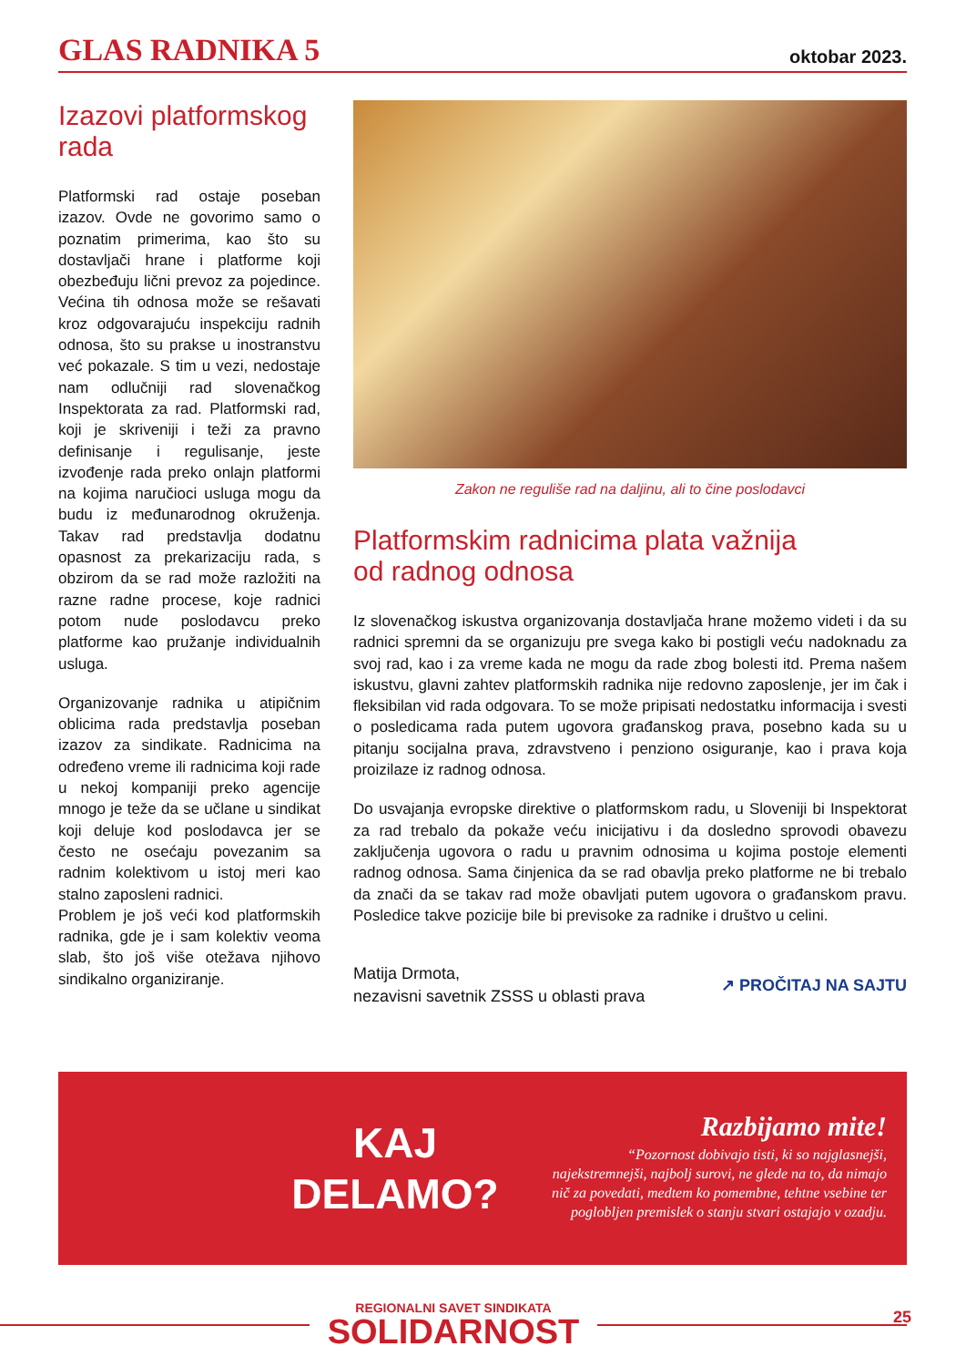GLAS RADNIKA 5 oktobar 2023.
Izazovi platformskog rada
Platformski rad ostaje poseban izazov. Ovde ne govorimo samo o poznatim primerima, kao što su dostavljači hrane i platforme koji obezbeđuju lični prevoz za pojedince. Većina tih odnosa može se rešavati kroz odgovarajuću inspekciju radnih odnosa, što su prakse u inostranstvu već pokazale. S tim u vezi, nedostaje nam odlučniji rad slovenačkog Inspektorata za rad. Platformski rad, koji je skriveniji i teži za pravno definisanje i regulisanje, jeste izvođenje rada preko onlajn platformi na kojima naručioci usluga mogu da budu iz međunarodnog okruženja. Takav rad predstavlja dodatnu opasnost za prekarizaciju rada, s obzirom da se rad može razložiti na razne radne procese, koje radnici potom nude poslodavcu preko platforme kao pružanje individualnih usluga.
Organizovanje radnika u atipičnim oblicima rada predstavlja poseban izazov za sindikate. Radnicima na određeno vreme ili radnicima koji rade u nekoj kompaniji preko agencije mnogo je teže da se učlane u sindikat koji deluje kod poslodavca jer se često ne osećaju povezanim sa radnim kolektivom u istoj meri kao stalno zaposleni radnici.
Problem je još veći kod platformskih radnika, gde je i sam kolektiv veoma slab, što još više otežava njihovo sindikalno organiziranje.
Zakon ne reguliše rad na daljinu, ali to čine poslodavci
Platformskim radnicima plata važnija
od radnog odnosa
Iz slovenačkog iskustva organizovanja dostavljača hrane možemo videti i da su radnici spremni da se organizuju pre svega kako bi postigli veću nadoknadu za svoj rad, kao i za vreme kada ne mogu da rade zbog bolesti itd. Prema našem iskustvu, glavni zahtev platformskih radnika nije redovno zaposlenje, jer im čak i fleksibilan vid rada odgovara. To se može pripisati nedostatku informacija i svesti o posledicama rada putem ugovora građanskog prava, posebno kada su u pitanju socijalna prava, zdravstveno i penziono osiguranje, kao i prava koja proizilaze iz radnog odnosa.
Do usvajanja evropske direktive o platformskom radu, u Sloveniji bi Inspektorat za rad trebalo da pokaže veću inicijativu i da dosledno sprovodi obavezu zaključenja ugovora o radu u pravnim odnosima u kojima postoje elementi radnog odnosa. Sama činjenica da se rad obavlja preko platforme ne bi trebalo da znači da se takav rad može obavljati putem ugovora o građanskom pravu. Posledice takve pozicije bile bi previsoke za radnike i društvo u celini.
Matija Drmota,
nezavisni savetnik ZSSS u oblasti prava
↗ PROČITAJ NA SAJTU
KAJ
DELAMO?
Razbijamo mite!
“Pozornost dobivajo tisti, ki so najglasnejši, najekstremnejši, najbolj surovi, ne glede na to, da nimajo nič za povedati, medtem ko pomembne, tehtne vsebine ter poglobljen premislek o stanju stvari ostajajo v ozadju.
REGIONALNI SAVET SINDIKATA
SOLIDARNOST
25